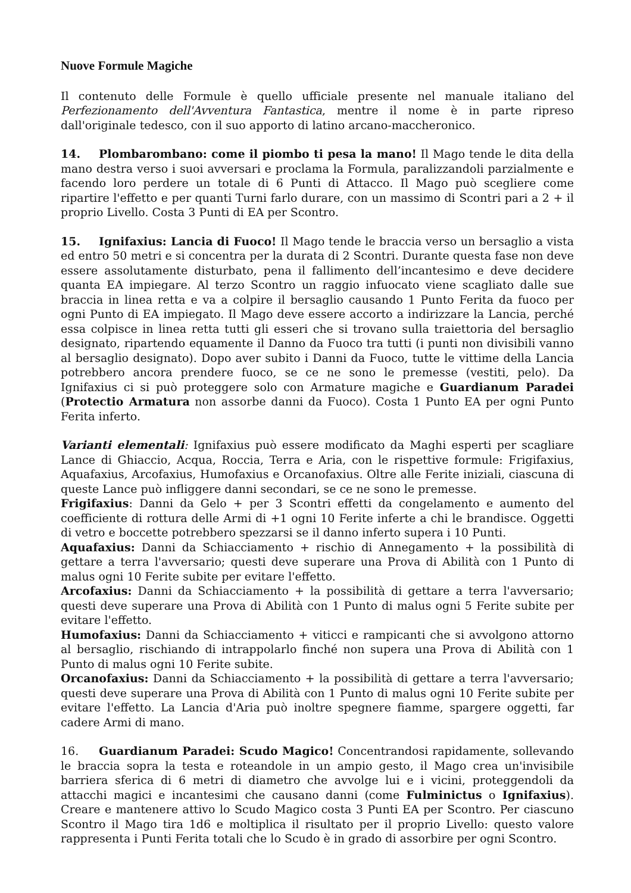Nuove Formule Magiche
Il contenuto delle Formule è quello ufficiale presente nel manuale italiano del Perfezionamento dell'Avventura Fantastica, mentre il nome è in parte ripreso dall'originale tedesco, con il suo apporto di latino arcano-maccheronico.
14. Plombarombano: come il piombo ti pesa la mano! Il Mago tende le dita della mano destra verso i suoi avversari e proclama la Formula, paralizzandoli parzialmente e facendo loro perdere un totale di 6 Punti di Attacco. Il Mago può scegliere come ripartire l'effetto e per quanti Turni farlo durare, con un massimo di Scontri pari a 2 + il proprio Livello. Costa 3 Punti di EA per Scontro.
15. Ignifaxius: Lancia di Fuoco! Il Mago tende le braccia verso un bersaglio a vista ed entro 50 metri e si concentra per la durata di 2 Scontri. Durante questa fase non deve essere assolutamente disturbato, pena il fallimento dell’incantesimo e deve decidere quanta EA impiegare. Al terzo Scontro un raggio infuocato viene scagliato dalle sue braccia in linea retta e va a colpire il bersaglio causando 1 Punto Ferita da fuoco per ogni Punto di EA impiegato. Il Mago deve essere accorto a indirizzare la Lancia, perché essa colpisce in linea retta tutti gli esseri che si trovano sulla traiettoria del bersaglio designato, ripartendo equamente il Danno da Fuoco tra tutti (i punti non divisibili vanno al bersaglio designato). Dopo aver subito i Danni da Fuoco, tutte le vittime della Lancia potrebbero ancora prendere fuoco, se ce ne sono le premesse (vestiti, pelo). Da Ignifaxius ci si può proteggere solo con Armature magiche e Guardianum Paradei (Protectio Armatura non assorbe danni da Fuoco). Costa 1 Punto EA per ogni Punto Ferita inferto.
Varianti elementali: Ignifaxius può essere modificato da Maghi esperti per scagliare Lance di Ghiaccio, Acqua, Roccia, Terra e Aria, con le rispettive formule: Frigifaxius, Aquafaxius, Arcofaxius, Humofaxius e Orcanofaxius. Oltre alle Ferite iniziali, ciascuna di queste Lance può infliggere danni secondari, se ce ne sono le premesse.
Frigifaxius: Danni da Gelo + per 3 Scontri effetti da congelamento e aumento del coefficiente di rottura delle Armi di +1 ogni 10 Ferite inferte a chi le brandisce. Oggetti di vetro e boccette potrebbero spezzarsi se il danno inferto supera i 10 Punti.
Aquafaxius: Danni da Schiacciamento + rischio di Annegamento + la possibilità di gettare a terra l'avversario; questi deve superare una Prova di Abilità con 1 Punto di malus ogni 10 Ferite subite per evitare l'effetto.
Arcofaxius: Danni da Schiacciamento + la possibilità di gettare a terra l'avversario; questi deve superare una Prova di Abilità con 1 Punto di malus ogni 5 Ferite subite per evitare l'effetto.
Humofaxius: Danni da Schiacciamento + viticci e rampicanti che si avvolgono attorno al bersaglio, rischiando di intrappolarlo finché non supera una Prova di Abilità con 1 Punto di malus ogni 10 Ferite subite.
Orcanofaxius: Danni da Schiacciamento + la possibilità di gettare a terra l'avversario; questi deve superare una Prova di Abilità con 1 Punto di malus ogni 10 Ferite subite per evitare l'effetto. La Lancia d'Aria può inoltre spegnere fiamme, spargere oggetti, far cadere Armi di mano.
16. Guardianum Paradei: Scudo Magico! Concentrandosi rapidamente, sollevando le braccia sopra la testa e roteandole in un ampio gesto, il Mago crea un'invisibile barriera sferica di 6 metri di diametro che avvolge lui e i vicini, proteggendoli da attacchi magici e incantesimi che causano danni (come Fulminictus o Ignifaxius). Creare e mantenere attivo lo Scudo Magico costa 3 Punti EA per Scontro. Per ciascuno Scontro il Mago tira 1d6 e moltiplica il risultato per il proprio Livello: questo valore rappresenta i Punti Ferita totali che lo Scudo è in grado di assorbire per ogni Scontro.